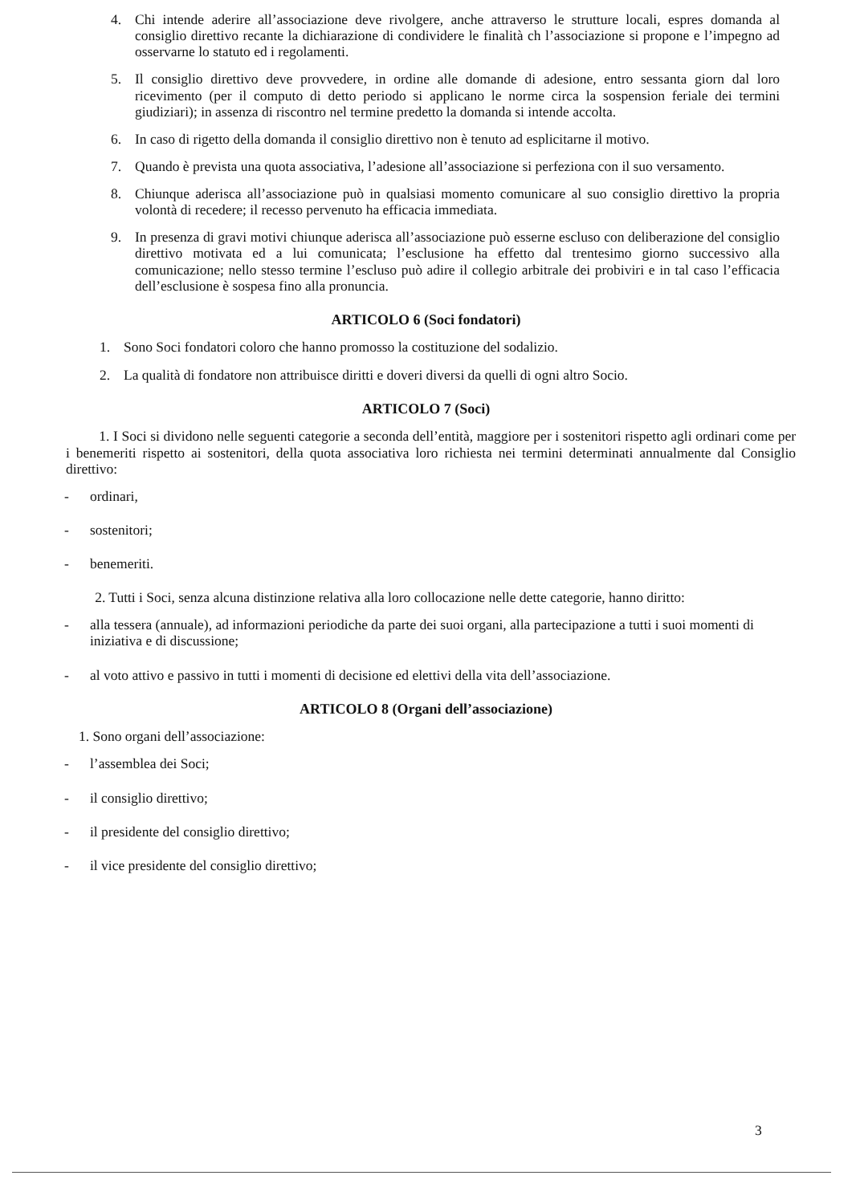4. Chi intende aderire all’associazione deve rivolgere, anche attraverso le strutture locali, espres domanda al consiglio direttivo recante la dichiarazione di condividere le finalità ch l’associazione si propone e l’impegno ad osservarne lo statuto ed i regolamenti.
5. Il consiglio direttivo deve provvedere, in ordine alle domande di adesione, entro sessanta giorn dal loro ricevimento (per il computo di detto periodo si applicano le norme circa la sospension feriale dei termini giudiziari); in assenza di riscontro nel termine predetto la domanda si intende accolta.
6. In caso di rigetto della domanda il consiglio direttivo non è tenuto ad esplicitarne il motivo.
7. Quando è prevista una quota associativa, l’adesione all’associazione si perfeziona con il suo versamento.
8. Chiunque aderisca all’associazione può in qualsiasi momento comunicare al suo consiglio direttivo la propria volontà di recedere; il recesso pervenuto ha efficacia immediata.
9. In presenza di gravi motivi chiunque aderisca all’associazione può esserne escluso con deliberazione del consiglio direttivo motivata ed a lui comunicata; l’esclusione ha effetto dal trentesimo giorno successivo alla comunicazione; nello stesso termine l’escluso può adire il collegio arbitrale dei probiviri e in tal caso l’efficacia dell’esclusione è sospesa fino alla pronuncia.
ARTICOLO 6 (Soci fondatori)
1. Sono Soci fondatori coloro che hanno promosso la costituzione del sodalizio.
2. La qualità di fondatore non attribuisce diritti e doveri diversi da quelli di ogni altro Socio.
ARTICOLO 7 (Soci)
1. I Soci si dividono nelle seguenti categorie a seconda dell’entità, maggiore per i sostenitori rispetto agli ordinari come per i benemeriti rispetto ai sostenitori, della quota associativa loro richiesta nei termini determinati annualmente dal Consiglio direttivo:
- ordinari,
- sostenitori;
- benemeriti.
2. Tutti i Soci, senza alcuna distinzione relativa alla loro collocazione nelle dette categorie, hanno diritto:
- alla tessera (annuale), ad informazioni periodiche da parte dei suoi organi, alla partecipazione a tutti i suoi momenti di iniziativa e di discussione;
- al voto attivo e passivo in tutti i momenti di decisione ed elettivi della vita dell’associazione.
ARTICOLO 8 (Organi dell’associazione)
1. Sono organi dell’associazione:
- l’assemblea dei Soci;
- il consiglio direttivo;
- il presidente del consiglio direttivo;
- il vice presidente del consiglio direttivo;
3